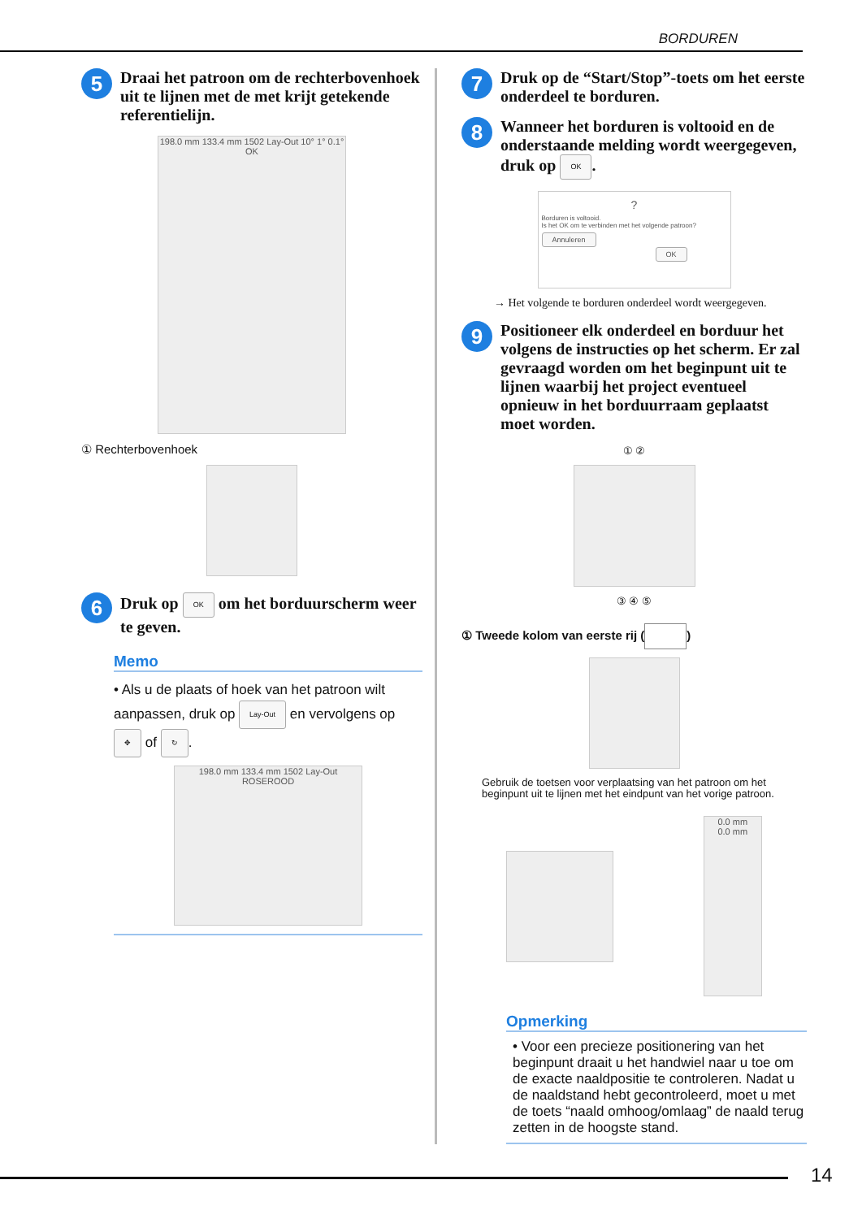BORDUREN
5
Draai het patroon om de rechterbovenhoek uit te lijnen met de met krijt getekende referentielijn.
198.0 mm 133.4 mm 1502 Lay-Out 10° 1° 0.1° OK
① Rechterbovenhoek
6
Druk op OK om het borduurscherm weer te geven.
Memo
• Als u de plaats of hoek van het patroon wilt aanpassen, druk op Lay-Out en vervolgens op ✥ of ↻.
198.0 mm 133.4 mm 1502 Lay-Out ROSEROOD
7
Druk op de “Start/Stop”-toets om het eerste onderdeel te borduren.
8
Wanneer het borduren is voltooid en de onderstaande melding wordt weergegeven, druk op OK.
?
Borduren is voltooid.
Is het OK om te verbinden met het volgende patroon?
Annuleren OK
→ Het volgende te borduren onderdeel wordt weergegeven.
9
Positioneer elk onderdeel en borduur het volgens de instructies op het scherm. Er zal gevraagd worden om het beginpunt uit te lijnen waarbij het project eventueel opnieuw in het borduurraam geplaatst moet worden.
① ②
③ ④ ⑤
① Tweede kolom van eerste rij ( )
Gebruik de toetsen voor verplaatsing van het patroon om het beginpunt uit te lijnen met het eindpunt van het vorige patroon.
0.0 mm
0.0 mm
Opmerking
• Voor een precieze positionering van het beginpunt draait u het handwiel naar u toe om de exacte naaldpositie te controleren. Nadat u de naaldstand hebt gecontroleerd, moet u met de toets “naald omhoog/omlaag” de naald terug zetten in de hoogste stand.
14